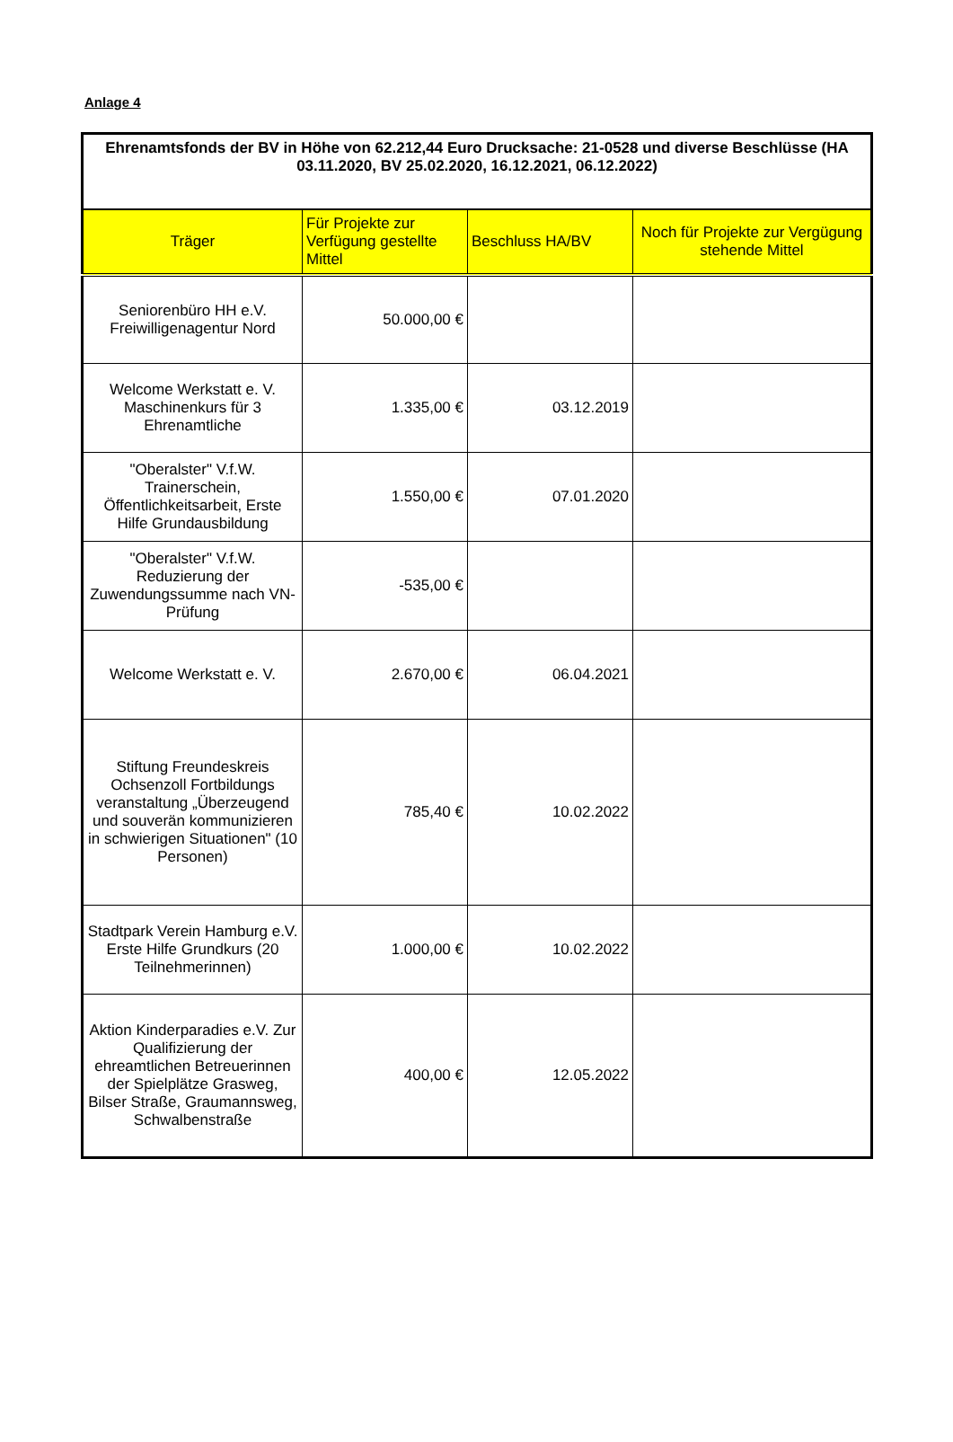Anlage 4
| Ehrenamtsfonds der BV in Höhe von 62.212,44 Euro Drucksache: 21-0528 und diverse Beschlüsse (HA 03.11.2020, BV 25.02.2020, 16.12.2021, 06.12.2022) | | | |
| Träger | Für Projekte zur Verfügung gestellte Mittel | Beschluss HA/BV | Noch für Projekte zur Vergügung stehende Mittel |
| Seniorenbüro HH e.V. Freiwilligenagentur Nord | 50.000,00 € | | |
| Welcome Werkstatt e. V. Maschinenkurs für 3 Ehrenamtliche | 1.335,00 € | 03.12.2019 | |
| "Oberalster" V.f.W. Trainerschein, Öffentlichkeitsarbeit, Erste Hilfe Grundausbildung | 1.550,00 € | 07.01.2020 | |
| "Oberalster" V.f.W. Reduzierung der Zuwendungssumme nach VN-Prüfung | -535,00 € | | |
| Welcome Werkstatt e. V. | 2.670,00 € | 06.04.2021 | |
| Stiftung Freundeskreis Ochsenzoll Fortbildungs veranstaltung „Überzeugend und souverän kommunizieren in schwierigen Situationen" (10 Personen) | 785,40 € | 10.02.2022 | |
| Stadtpark Verein Hamburg e.V. Erste Hilfe Grundkurs (20 Teilnehmerinnen) | 1.000,00 € | 10.02.2022 | |
| Aktion Kinderparadies e.V. Zur Qualifizierung der ehreamtlichen Betreuerinnen der Spielplätze Grasweg, Bilser Straße, Graumannsweg, Schwalbenstraße | 400,00 € | 12.05.2022 | |